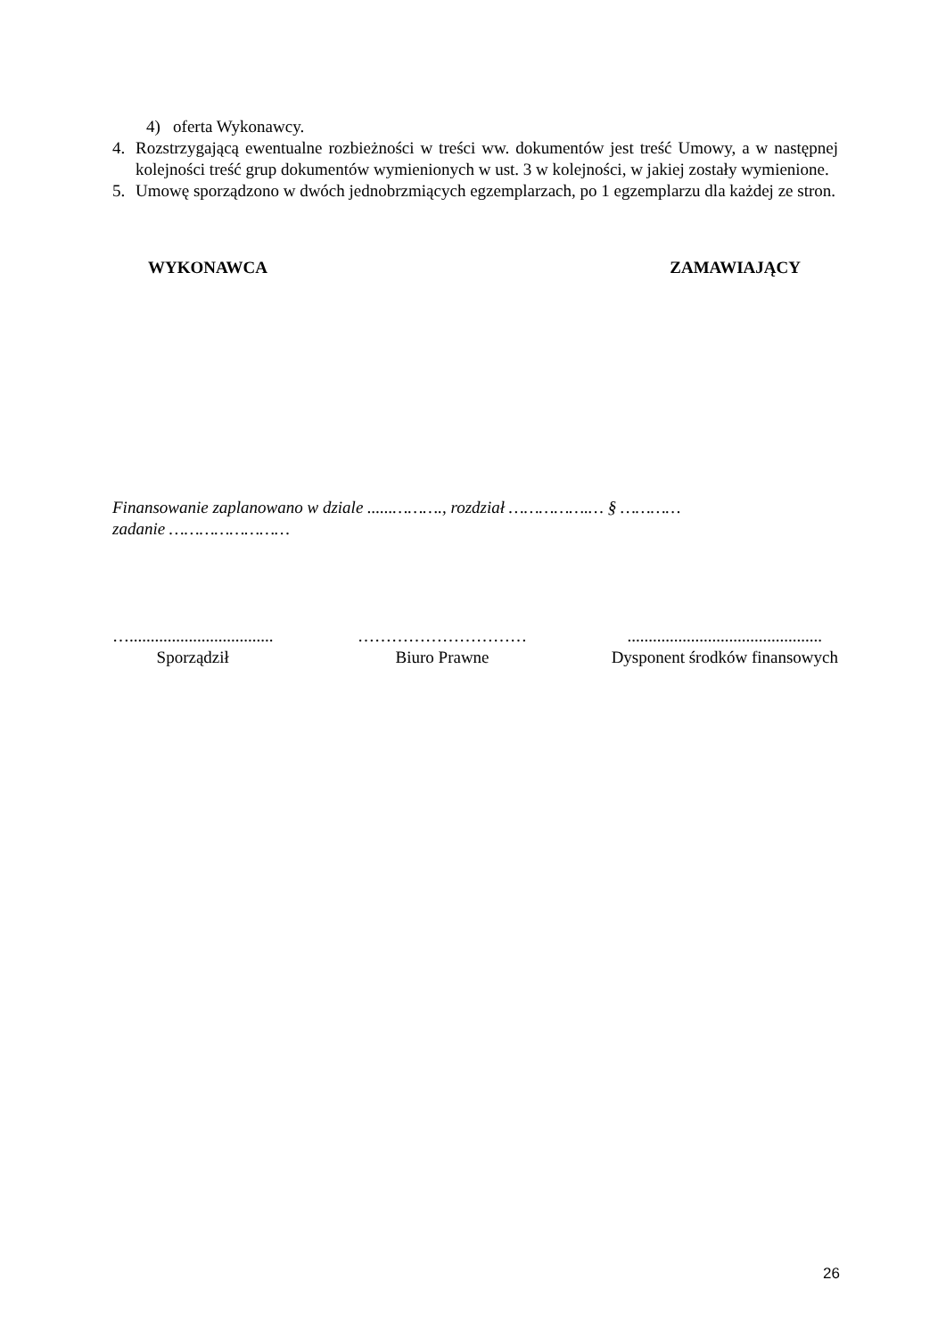4) oferta Wykonawcy.
4. Rozstrzygającą ewentualne rozbieżności w treści ww. dokumentów jest treść Umowy, a w następnej kolejności treść grup dokumentów wymienionych w ust. 3 w kolejności, w jakiej zostały wymienione.
5. Umowę sporządzono w dwóch jednobrzmiących egzemplarzach, po 1 egzemplarzu dla każdej ze stron.
WYKONAWCA ZAMAWIAJĄCY
Finansowanie zaplanowano w dziale ......………., rozdział …………….… § …………
zadanie ……………………
…..................................
Sporządził
…………………………
Biuro Prawne
..............................................
Dysponent środków finansowych
26